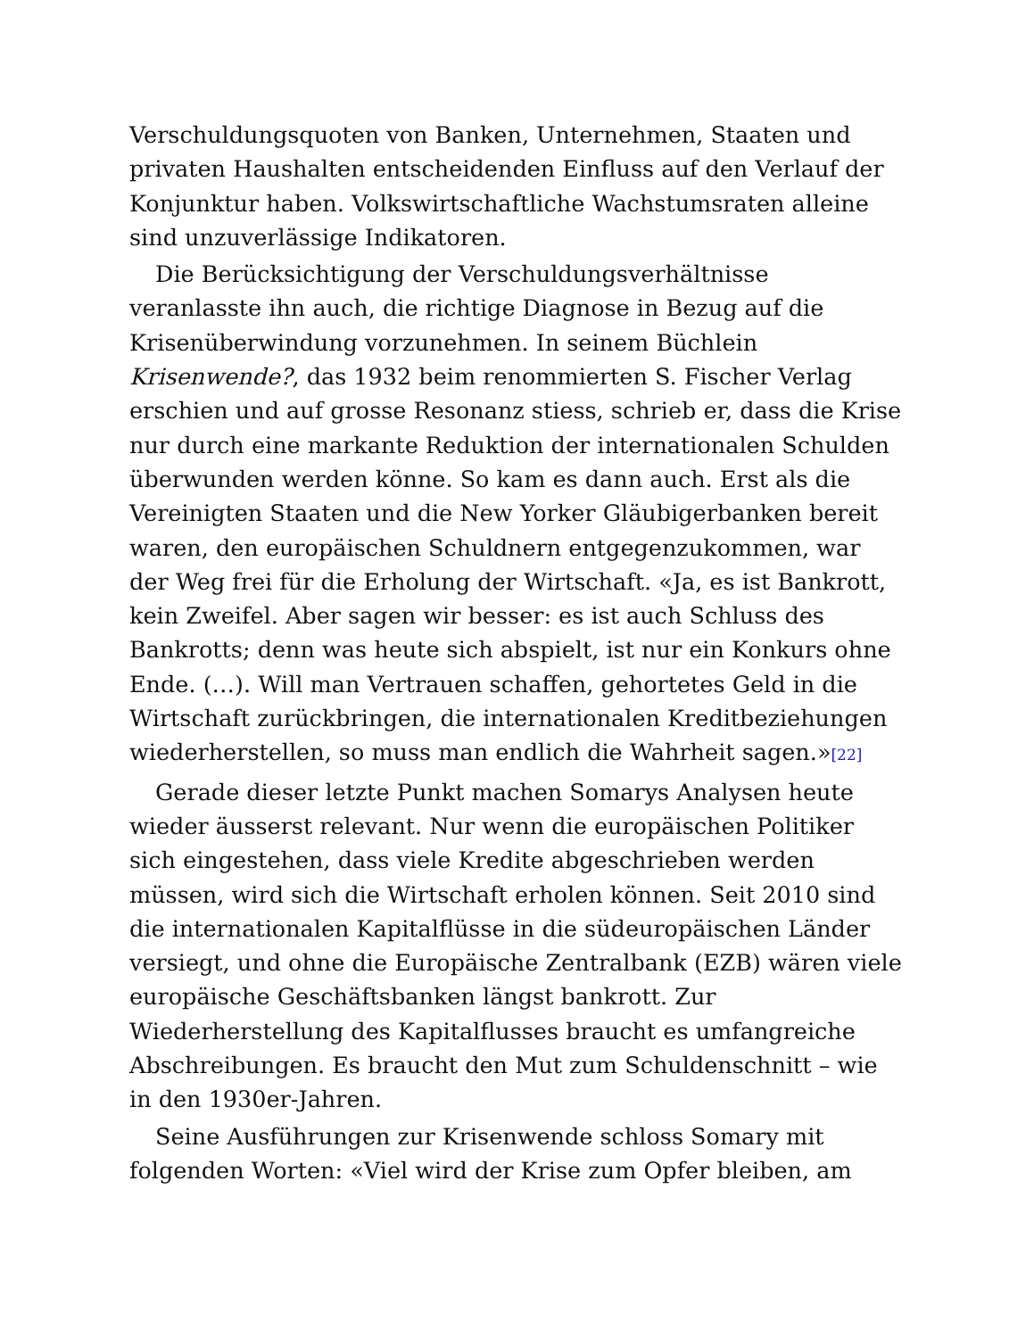Verschuldungsquoten von Banken, Unternehmen, Staaten und privaten Haushalten entscheidenden Einfluss auf den Verlauf der Konjunktur haben. Volkswirtschaftliche Wachstumsraten alleine sind unzuverlässige Indikatoren.
Die Berücksichtigung der Verschuldungsverhältnisse veranlasste ihn auch, die richtige Diagnose in Bezug auf die Krisenüberwindung vorzunehmen. In seinem Büchlein Krisenwende?, das 1932 beim renommierten S. Fischer Verlag erschien und auf grosse Resonanz stiess, schrieb er, dass die Krise nur durch eine markante Reduktion der internationalen Schulden überwunden werden könne. So kam es dann auch. Erst als die Vereinigten Staaten und die New Yorker Gläubigerbanken bereit waren, den europäischen Schuldnern entgegenzukommen, war der Weg frei für die Erholung der Wirtschaft. «Ja, es ist Bankrott, kein Zweifel. Aber sagen wir besser: es ist auch Schluss des Bankrotts; denn was heute sich abspielt, ist nur ein Konkurs ohne Ende. (…). Will man Vertrauen schaffen, gehortetes Geld in die Wirtschaft zurückbringen, die internationalen Kreditbeziehungen wiederherstellen, so muss man endlich die Wahrheit sagen.»[22]
Gerade dieser letzte Punkt machen Somarys Analysen heute wieder äusserst relevant. Nur wenn die europäischen Politiker sich eingestehen, dass viele Kredite abgeschrieben werden müssen, wird sich die Wirtschaft erholen können. Seit 2010 sind die internationalen Kapitalflüsse in die südeuropäischen Länder versiegt, und ohne die Europäische Zentralbank (EZB) wären viele europäische Geschäftsbanken längst bankrott. Zur Wiederherstellung des Kapitalflusses braucht es umfangreiche Abschreibungen. Es braucht den Mut zum Schuldenschnitt – wie in den 1930er-Jahren.
Seine Ausführungen zur Krisenwende schloss Somary mit folgenden Worten: «Viel wird der Krise zum Opfer bleiben, am